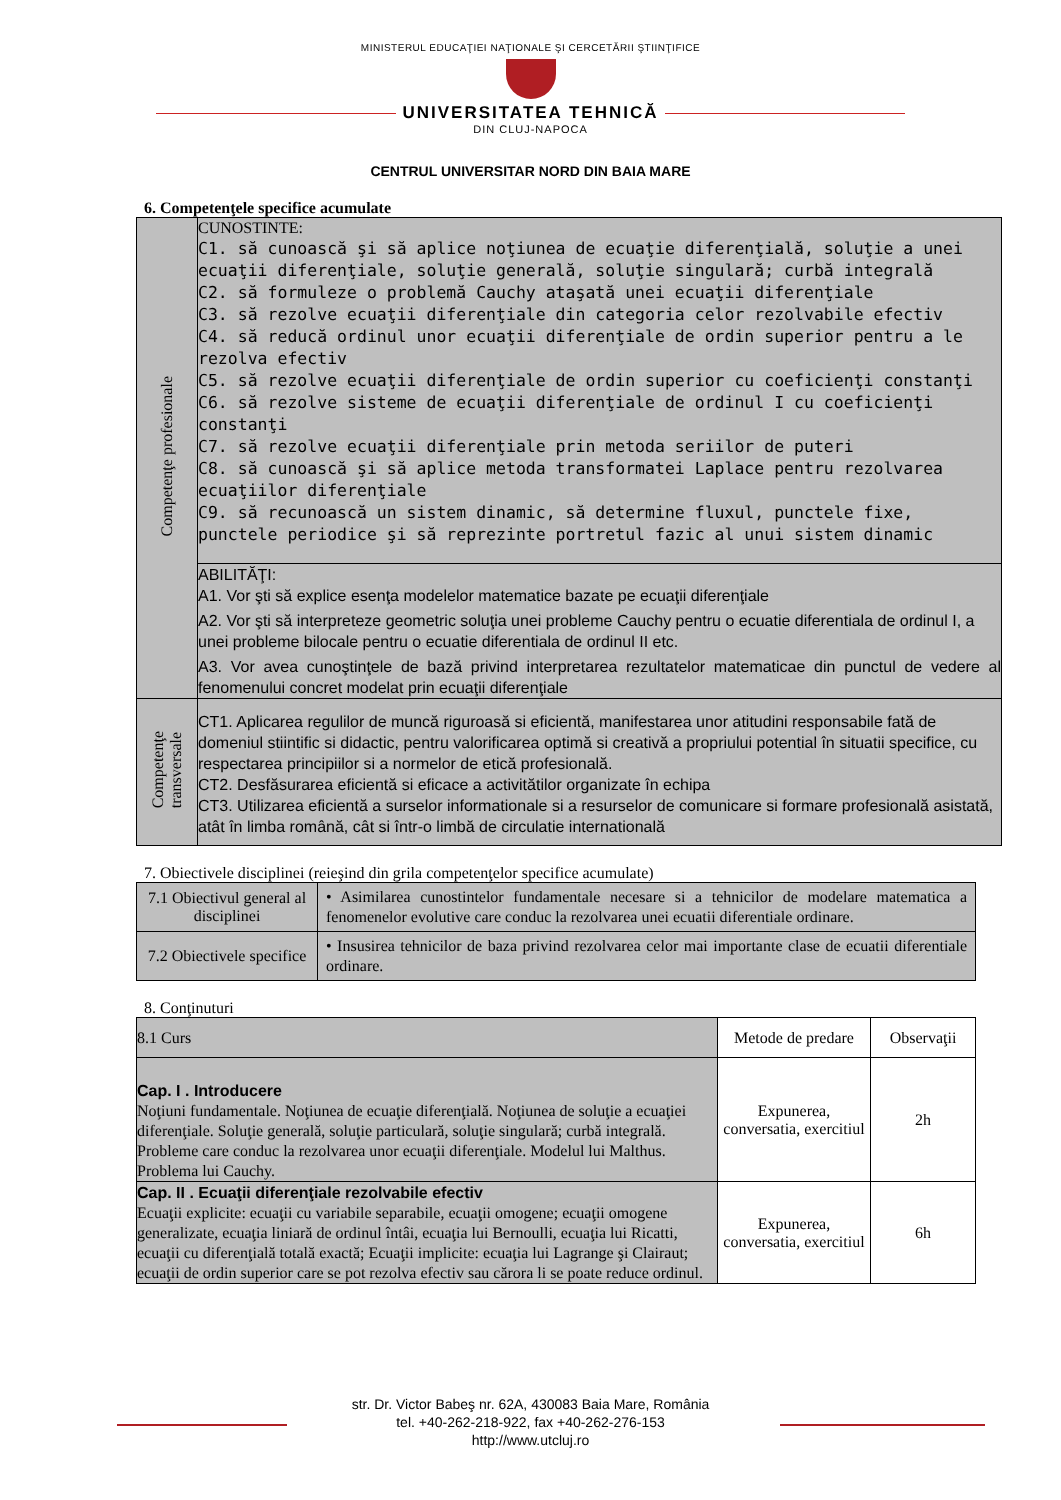MINISTERUL EDUCAŢIEI NAŢIONALE ŞI CERCETĂRII ŞTIINŢIFICE
UNIVERSITATEA TEHNICĂ
DIN CLUJ-NAPOCA
CENTRUL UNIVERSITAR NORD DIN BAIA MARE
6. Competenţele specifice acumulate
| Competenţe profesionale | CUNOSTINTE: C1. să cunoască şi să aplice noţiunea de ecuaţie diferenţială, soluţie a unei ecuaţii diferenţiale, soluţie generală, soluţie singulară; curbă integrală C2. să formuleze o problemă Cauchy ataşată unei ecuaţii diferenţiale C3. să rezolve ecuaţii diferenţiale din categoria celor rezolvabile efectiv C4. să reducă ordinul unor ecuaţii diferenţiale de ordin superior pentru a le rezolva efectiv C5. să rezolve ecuaţii diferenţiale de ordin superior cu coeficienţi constanţi C6. să rezolve sisteme de ecuaţii diferenţiale de ordinul I cu coeficienţi constanţi C7. să rezolve ecuaţii diferenţiale prin metoda seriilor de puteri C8. să cunoască şi să aplice metoda transformatei Laplace pentru rezolvarea ecuaţiilor diferenţiale C9. să recunoască un sistem dinamic, să determine fluxul, punctele fixe, punctele periodice şi să reprezinte portretul fazic al unui sistem dinamic |
| | ABILITĂŢI: A1. Vor şti să explice esenţa modelelor matematice bazate pe ecuaţii diferenţiale A2. Vor şti să interpreteze geometric soluţia unei probleme Cauchy pentru o ecuatie diferentiala de ordinul I, a unei probleme bilocale pentru o ecuatie diferentiala de ordinul II etc. A3. Vor avea cunoştinţele de bază privind interpretarea rezultatelor matematicae din punctul de vedere al fenomenului concret modelat prin ecuaţii diferenţiale |
| Competenţe transversale | CT1. Aplicarea regulilor de muncă riguroasă si eficientă, manifestarea unor atitudini responsabile fată de domeniul stiintific si didactic, pentru valorificarea optimă si creativă a propriului potential în situatii specifice, cu respectarea principiilor si a normelor de etică profesională. CT2. Desfăsurarea eficientă si eficace a activitătilor organizate în echipa CT3. Utilizarea eficientă a surselor informationale si a resurselor de comunicare si formare profesională asistată, atât în limba română, cât si într-o limbă de circulatie internatională |
7. Obiectivele disciplinei (reieşind din grila competenţelor specifice acumulate)
| 7.1 Obiectivul general al disciplinei | • Asimilarea cunostintelor fundamentale necesare si a tehnicilor de modelare matematica a fenomenelor evolutive care conduc la rezolvarea unei ecuatii diferentiale ordinare. |
| 7.2 Obiectivele specifice | • Insusirea tehnicilor de baza privind rezolvarea celor mai importante clase de ecuatii diferentiale ordinare. |
8. Conţinuturi
| 8.1 Curs | Metode de predare | Observaţii |
| Cap. I . Introducere Noţiuni fundamentale. Noţiunea de ecuaţie diferenţială. Noţiunea de soluţie a ecuaţiei diferenţiale. Soluţie generală, soluţie particulară, soluţie singulară; curbă integrală. Probleme care conduc la rezolvarea unor ecuaţii diferenţiale. Modelul lui Malthus. Problema lui Cauchy. | Expunerea, conversatia, exercitiul | 2h |
| Cap. II . Ecuaţii diferenţiale rezolvabile efectiv Ecuaţii explicite: ecuaţii cu variabile separabile, ecuaţii omogene; ecuaţii omogene generalizate, ecuaţia liniară de ordinul întâi, ecuaţia lui Bernoulli, ecuaţia lui Ricatti, ecuaţii cu diferenţială totală exactă; Ecuaţii implicite: ecuaţia lui Lagrange şi Clairaut; ecuaţii de ordin superior care se pot rezolva efectiv sau cărora li se poate reduce ordinul. | Expunerea, conversatia, exercitiul | 6h |
str. Dr. Victor Babeş nr. 62A, 430083 Baia Mare, România
tel. +40-262-218-922, fax +40-262-276-153
http://www.utcluj.ro